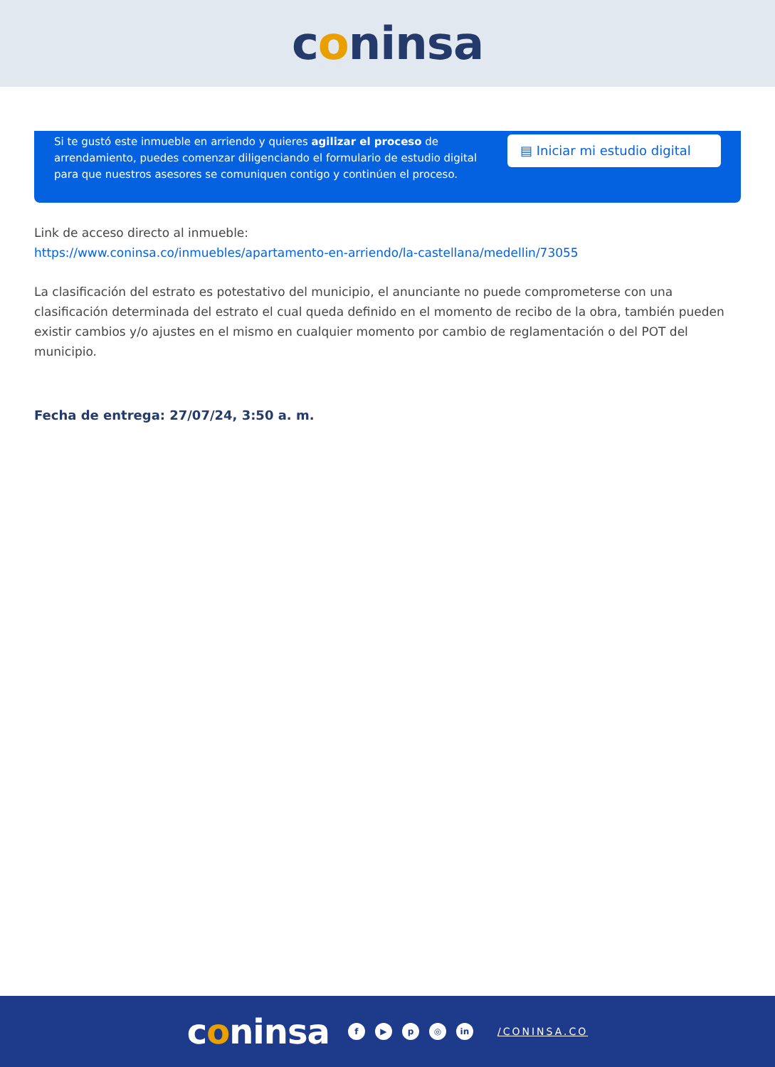coninsa
Si te gustó este inmueble en arriendo y quieres agilizar el proceso de arrendamiento, puedes comenzar diligenciando el formulario de estudio digital para que nuestros asesores se comuniquen contigo y continúen el proceso.
▤ Iniciar mi estudio digital
Link de acceso directo al inmueble:
https://www.coninsa.co/inmuebles/apartamento-en-arriendo/la-castellana/medellin/73055
La clasificación del estrato es potestativo del municipio, el anunciante no puede comprometerse con una clasificación determinada del estrato el cual queda definido en el momento de recibo de la obra, también pueden existir cambios y/o ajustes en el mismo en cualquier momento por cambio de reglamentación o del POT del municipio.
Fecha de entrega: 27/07/24, 3:50 a. m.
coninsa
f ▶ p ◎ in
/CONINSA.CO